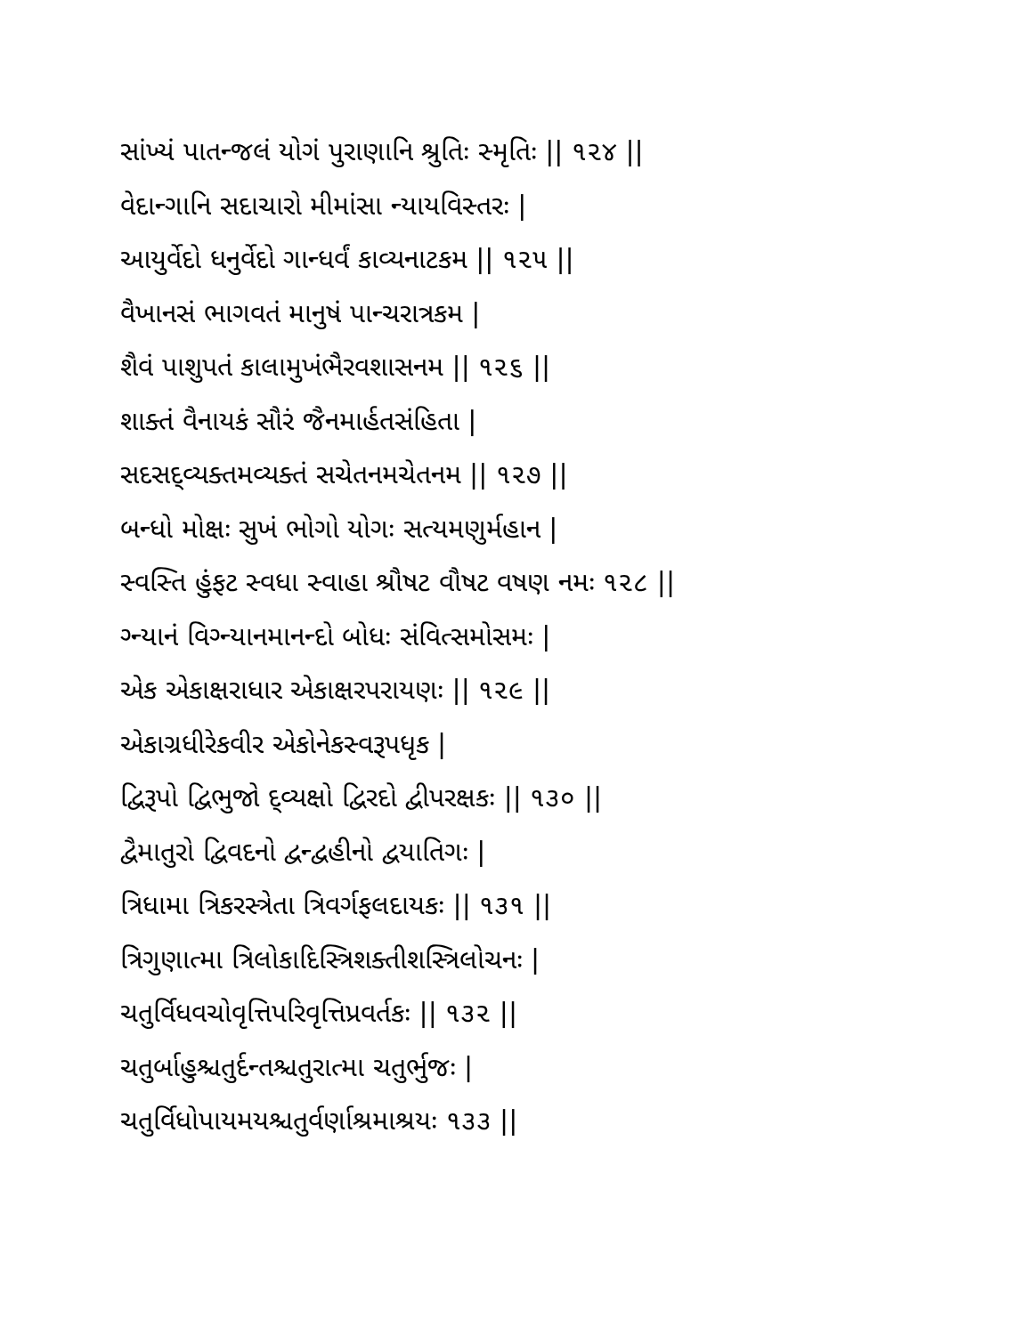સાંખ્યં પાતન્જલં યોગં પુરાણાનિ શ્રુતિઃ સ્મૃતિઃ || ૧૨૪ ||
વેદાન્ગાનિ સદાચારો મીમાંસા ન્યાયવિસ્તરઃ |
આયુર્વેદો ધનુર્વેદો ગાન્ધર્વં કાવ્યનાટકમ || ૧૨૫ ||
વૈખાનસં ભાગવતં માનુષં પાન્ચરાત્રકમ |
શૈવં પાશુપતં કાલામુખંભૈરવશાસનમ || ૧૨૬ ||
શાક્તં વૈનાયકં સૌરં જૈનમાર્હતસંહિતા |
સદસદ્વ્યક્તમવ્યક્તં સચેતનમચેતનમ || ૧૨૭ ||
બન્ધો મોક્ષઃ સુખં ભોગો યોગઃ સત્યમણુર્મહાન |
સ્વસ્તિ હુંફટ સ્વધા સ્વાહા શ્રૌષટ વૌષટ વષણ નમઃ ૧૨૮ ||
ગ્ન્યાનં વિગ્ન્યાનમાનન્દો બોધઃ સંવિત્સમોસમઃ |
એક એકાક્ષરાધાર એકાક્ષરપરાયણઃ || ૧૨૯ ||
એકાગ્રધીરેકવીર એકોનેકસ્વરૂપધૃક |
દ્વિરૂપો દ્વિભુજો દ્વ્યક્ષો દ્વિરદો દ્વીપરક્ષકઃ || ૧૩૦ ||
દ્વૈમાતુરો દ્વિવદનો દ્વન્દ્વહીનો દ્વયાતિગઃ |
ત્રિધામા ત્રિકરસ્ત્રેતા ત્રિવર્ગફલદાયકઃ || ૧૩૧ ||
ત્રિગુણાત્મા ત્રિલોકાદિસ્ત્રિશક્તીશસ્ત્રિલોચનઃ |
ચતુર્વિધવચોવૃત્તિપરિવૃત્તિપ્રવર્તકઃ || ૧૩૨ ||
ચતુર્બાહુશ્ચતુર્દન્તશ્ચતુરાત્મા ચતુર્ભુજઃ |
ચતુર્વિધોપાયમયશ્ચતુર્વર્ણાશ્રમાશ્રયઃ ૧૩૩ ||